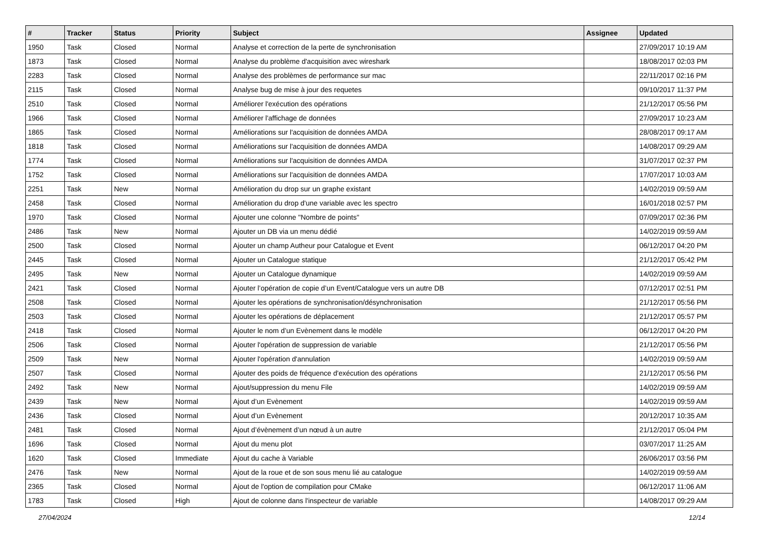| # | Tracker | Status | Priority | Subject | Assignee | Updated |
| --- | --- | --- | --- | --- | --- | --- |
| 1950 | Task | Closed | Normal | Analyse et correction de la perte de synchronisation | | 27/09/2017 10:19 AM |
| 1873 | Task | Closed | Normal | Analyse du problème d'acquisition avec wireshark | | 18/08/2017 02:03 PM |
| 2283 | Task | Closed | Normal | Analyse des problèmes de performance sur mac | | 22/11/2017 02:16 PM |
| 2115 | Task | Closed | Normal | Analyse bug de mise à jour des requetes | | 09/10/2017 11:37 PM |
| 2510 | Task | Closed | Normal | Améliorer l'exécution des opérations | | 21/12/2017 05:56 PM |
| 1966 | Task | Closed | Normal | Améliorer l'affichage de données | | 27/09/2017 10:23 AM |
| 1865 | Task | Closed | Normal | Améliorations sur l'acquisition de données AMDA | | 28/08/2017 09:17 AM |
| 1818 | Task | Closed | Normal | Améliorations sur l'acquisition de données AMDA | | 14/08/2017 09:29 AM |
| 1774 | Task | Closed | Normal | Améliorations sur l'acquisition de données AMDA | | 31/07/2017 02:37 PM |
| 1752 | Task | Closed | Normal | Améliorations sur l'acquisition de données AMDA | | 17/07/2017 10:03 AM |
| 2251 | Task | New | Normal | Amélioration du drop sur un graphe existant | | 14/02/2019 09:59 AM |
| 2458 | Task | Closed | Normal | Amélioration du drop d'une variable avec les spectro | | 16/01/2018 02:57 PM |
| 1970 | Task | Closed | Normal | Ajouter une colonne "Nombre de points" | | 07/09/2017 02:36 PM |
| 2486 | Task | New | Normal | Ajouter un DB via un menu dédié | | 14/02/2019 09:59 AM |
| 2500 | Task | Closed | Normal | Ajouter un champ Autheur pour Catalogue et Event | | 06/12/2017 04:20 PM |
| 2445 | Task | Closed | Normal | Ajouter un Catalogue statique | | 21/12/2017 05:42 PM |
| 2495 | Task | New | Normal | Ajouter un Catalogue dynamique | | 14/02/2019 09:59 AM |
| 2421 | Task | Closed | Normal | Ajouter l’opération de copie d’un Event/Catalogue vers un autre DB | | 07/12/2017 02:51 PM |
| 2508 | Task | Closed | Normal | Ajouter les opérations de synchronisation/désynchronisation | | 21/12/2017 05:56 PM |
| 2503 | Task | Closed | Normal | Ajouter les opérations de déplacement | | 21/12/2017 05:57 PM |
| 2418 | Task | Closed | Normal | Ajouter le nom d’un Evènement dans le modèle | | 06/12/2017 04:20 PM |
| 2506 | Task | Closed | Normal | Ajouter l'opération de suppression de variable | | 21/12/2017 05:56 PM |
| 2509 | Task | New | Normal | Ajouter l'opération d'annulation | | 14/02/2019 09:59 AM |
| 2507 | Task | Closed | Normal | Ajouter des poids de fréquence d'exécution des opérations | | 21/12/2017 05:56 PM |
| 2492 | Task | New | Normal | Ajout/suppression du menu File | | 14/02/2019 09:59 AM |
| 2439 | Task | New | Normal | Ajout d’un Evènement | | 14/02/2019 09:59 AM |
| 2436 | Task | Closed | Normal | Ajout d’un Evènement | | 20/12/2017 10:35 AM |
| 2481 | Task | Closed | Normal | Ajout d’évènement d’un nœud à un autre | | 21/12/2017 05:04 PM |
| 1696 | Task | Closed | Normal | Ajout du menu plot | | 03/07/2017 11:25 AM |
| 1620 | Task | Closed | Immediate | Ajout du cache à Variable | | 26/06/2017 03:56 PM |
| 2476 | Task | New | Normal | Ajout de la roue et de son sous menu lié au catalogue | | 14/02/2019 09:59 AM |
| 2365 | Task | Closed | Normal | Ajout de l'option de compilation pour CMake | | 06/12/2017 11:06 AM |
| 1783 | Task | Closed | High | Ajout de colonne dans l'inspecteur de variable | | 14/08/2017 09:29 AM |
27/04/2024 12/14